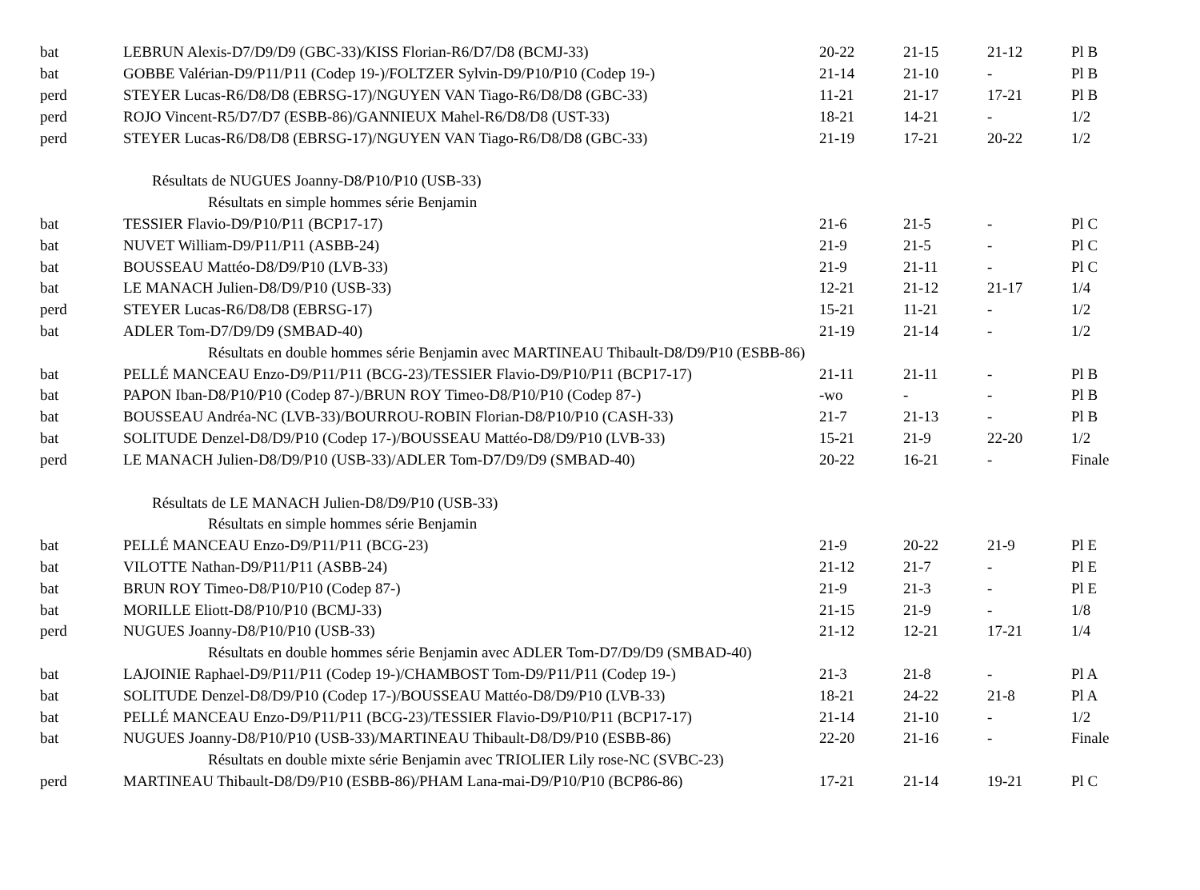| bat | LEBRUN Alexis-D7/D9/D9 (GBC-33)/KISS Florian-R6/D7/D8 (BCMJ-33) | 20-22 | 21-15 | 21-12 | Pl B |
| bat | GOBBE Valérian-D9/P11/P11 (Codep 19-)/FOLTZER Sylvin-D9/P10/P10 (Codep 19-) | 21-14 | 21-10 | - | Pl B |
| perd | STEYER Lucas-R6/D8/D8 (EBRSG-17)/NGUYEN VAN Tiago-R6/D8/D8 (GBC-33) | 11-21 | 21-17 | 17-21 | Pl B |
| perd | ROJO Vincent-R5/D7/D7 (ESBB-86)/GANNIEUX Mahel-R6/D8/D8 (UST-33) | 18-21 | 14-21 | - | 1/2 |
| perd | STEYER Lucas-R6/D8/D8 (EBRSG-17)/NGUYEN VAN Tiago-R6/D8/D8 (GBC-33) | 21-19 | 17-21 | 20-22 | 1/2 |
| Résultats de NUGUES Joanny-D8/P10/P10 (USB-33) | | | | | |
| Résultats en simple hommes série Benjamin | | | | | |
| bat | TESSIER Flavio-D9/P10/P11 (BCP17-17) | 21-6 | 21-5 | - | Pl C |
| bat | NUVET William-D9/P11/P11 (ASBB-24) | 21-9 | 21-5 | - | Pl C |
| bat | BOUSSEAU Mattéo-D8/D9/P10 (LVB-33) | 21-9 | 21-11 | - | Pl C |
| bat | LE MANACH Julien-D8/D9/P10 (USB-33) | 12-21 | 21-12 | 21-17 | 1/4 |
| perd | STEYER Lucas-R6/D8/D8 (EBRSG-17) | 15-21 | 11-21 | - | 1/2 |
| bat | ADLER Tom-D7/D9/D9 (SMBAD-40) | 21-19 | 21-14 | - | 1/2 |
| Résultats en double hommes série Benjamin avec MARTINEAU Thibault-D8/D9/P10 (ESBB-86) | | | | | |
| bat | PELLÉ MANCEAU Enzo-D9/P11/P11 (BCG-23)/TESSIER Flavio-D9/P10/P11 (BCP17-17) | 21-11 | 21-11 | - | Pl B |
| bat | PAPON Iban-D8/P10/P10 (Codep 87-)/BRUN ROY Timeo-D8/P10/P10 (Codep 87-) | -wo | - | - | Pl B |
| bat | BOUSSEAU Andréa-NC (LVB-33)/BOURROU-ROBIN Florian-D8/P10/P10 (CASH-33) | 21-7 | 21-13 | - | Pl B |
| bat | SOLITUDE Denzel-D8/D9/P10 (Codep 17-)/BOUSSEAU Mattéo-D8/D9/P10 (LVB-33) | 15-21 | 21-9 | 22-20 | 1/2 |
| perd | LE MANACH Julien-D8/D9/P10 (USB-33)/ADLER Tom-D7/D9/D9 (SMBAD-40) | 20-22 | 16-21 | - | Finale |
| Résultats de LE MANACH Julien-D8/D9/P10 (USB-33) | | | | | |
| Résultats en simple hommes série Benjamin | | | | | |
| bat | PELLÉ MANCEAU Enzo-D9/P11/P11 (BCG-23) | 21-9 | 20-22 | 21-9 | Pl E |
| bat | VILOTTE Nathan-D9/P11/P11 (ASBB-24) | 21-12 | 21-7 | - | Pl E |
| bat | BRUN ROY Timeo-D8/P10/P10 (Codep 87-) | 21-9 | 21-3 | - | Pl E |
| bat | MORILLE Eliott-D8/P10/P10 (BCMJ-33) | 21-15 | 21-9 | - | 1/8 |
| perd | NUGUES Joanny-D8/P10/P10 (USB-33) | 21-12 | 12-21 | 17-21 | 1/4 |
| Résultats en double hommes série Benjamin avec ADLER Tom-D7/D9/D9 (SMBAD-40) | | | | | |
| bat | LAJOINIE Raphael-D9/P11/P11 (Codep 19-)/CHAMBOST Tom-D9/P11/P11 (Codep 19-) | 21-3 | 21-8 | - | Pl A |
| bat | SOLITUDE Denzel-D8/D9/P10 (Codep 17-)/BOUSSEAU Mattéo-D8/D9/P10 (LVB-33) | 18-21 | 24-22 | 21-8 | Pl A |
| bat | PELLÉ MANCEAU Enzo-D9/P11/P11 (BCG-23)/TESSIER Flavio-D9/P10/P11 (BCP17-17) | 21-14 | 21-10 | - | 1/2 |
| bat | NUGUES Joanny-D8/P10/P10 (USB-33)/MARTINEAU Thibault-D8/D9/P10 (ESBB-86) | 22-20 | 21-16 | - | Finale |
| Résultats en double mixte série Benjamin avec TRIOLIER Lily rose-NC (SVBC-23) | | | | | |
| perd | MARTINEAU Thibault-D8/D9/P10 (ESBB-86)/PHAM Lana-mai-D9/P10/P10 (BCP86-86) | 17-21 | 21-14 | 19-21 | Pl C |